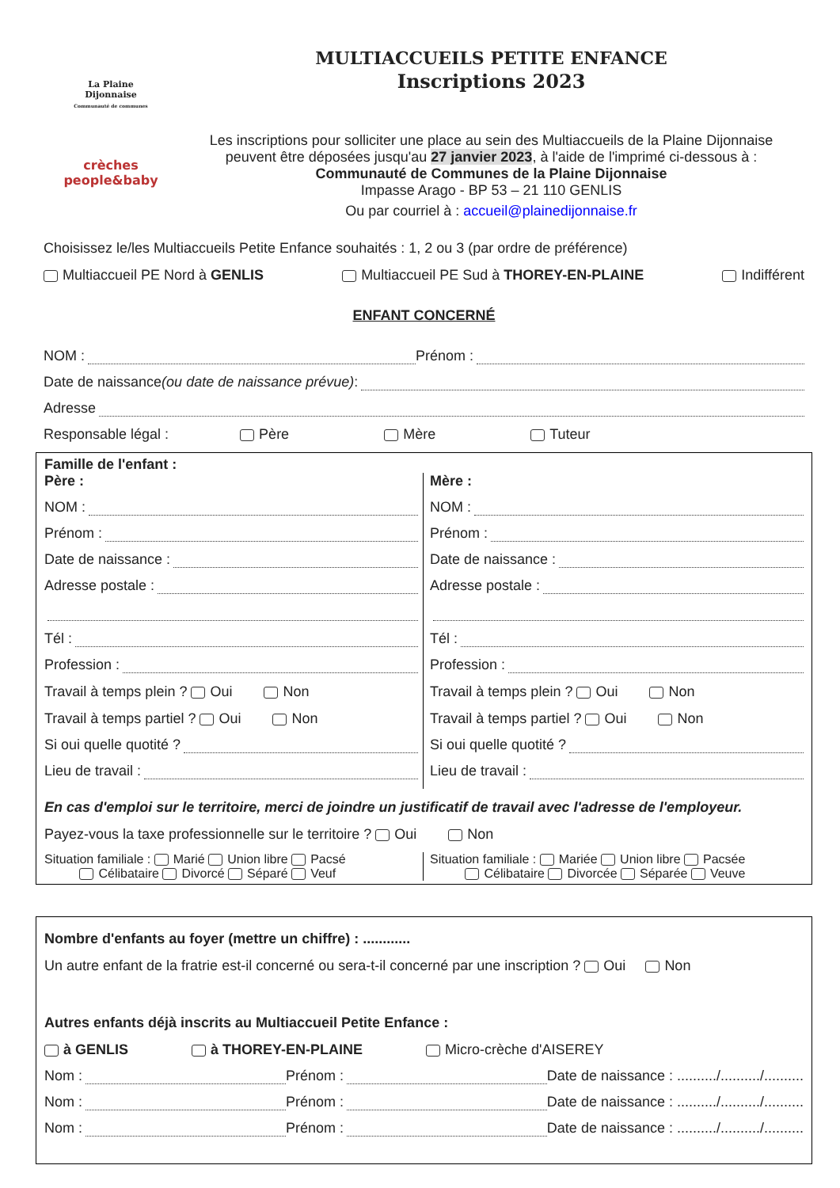La Plaine
Dijonnaise
Communauté de communes
crèches people&baby
MULTIACCUEILS PETITE ENFANCE
Inscriptions 2023
Les inscriptions pour solliciter une place au sein des Multiaccueils de la Plaine Dijonnaise
peuvent être déposées jusqu'au 27 janvier 2023, à l'aide de l'imprimé ci-dessous à :
Communauté de Communes de la Plaine Dijonnaise
Impasse Arago - BP 53 – 21 110 GENLIS
Ou par courriel à : accueil@plainedijonnaise.fr
Choisissez le/les Multiaccueils Petite Enfance souhaités : 1, 2 ou 3 (par ordre de préférence)
Multiaccueil PE Nord à GENLIS Multiaccueil PE Sud à THOREY-EN-PLAINE Indifférent
ENFANT CONCERNÉ
NOM : Prénom :
Date de naissance (ou date de naissance prévue) :
Adresse
Responsable légal : Père Mère Tuteur
Famille de l'enfant :
Père :
NOM :
Prénom :
Date de naissance :
Adresse postale :
Tél :
Profession :
Travail à temps plein ? Oui Non
Travail à temps partiel ? Oui Non
Si oui quelle quotité ?
Lieu de travail :
Mère :
NOM :
Prénom :
Date de naissance :
Adresse postale :
Tél :
Profession :
Travail à temps plein ? Oui Non
Travail à temps partiel ? Oui Non
Si oui quelle quotité ?
Lieu de travail :
En cas d'emploi sur le territoire, merci de joindre un justificatif de travail avec l'adresse de l'employeur.
Payez-vous la taxe professionnelle sur le territoire ? Oui Non
Situation familiale : Marié Union libre Pacsé
Célibataire Divorcé Séparé Veuf
Situation familiale : Mariée Union libre Pacsée
Célibataire Divorcée Séparée Veuve
Nombre d'enfants au foyer (mettre un chiffre) : ............
Un autre enfant de la fratrie est-il concerné ou sera-t-il concerné par une inscription ? Oui Non
Autres enfants déjà inscrits au Multiaccueil Petite Enfance :
à GENLIS à THOREY-EN-PLAINE Micro-crèche d'AISEREY
Nom : Prénom : Date de naissance : ........../........../..........
Nom : Prénom : Date de naissance : ........../........../..........
Nom : Prénom : Date de naissance : ........../........../..........